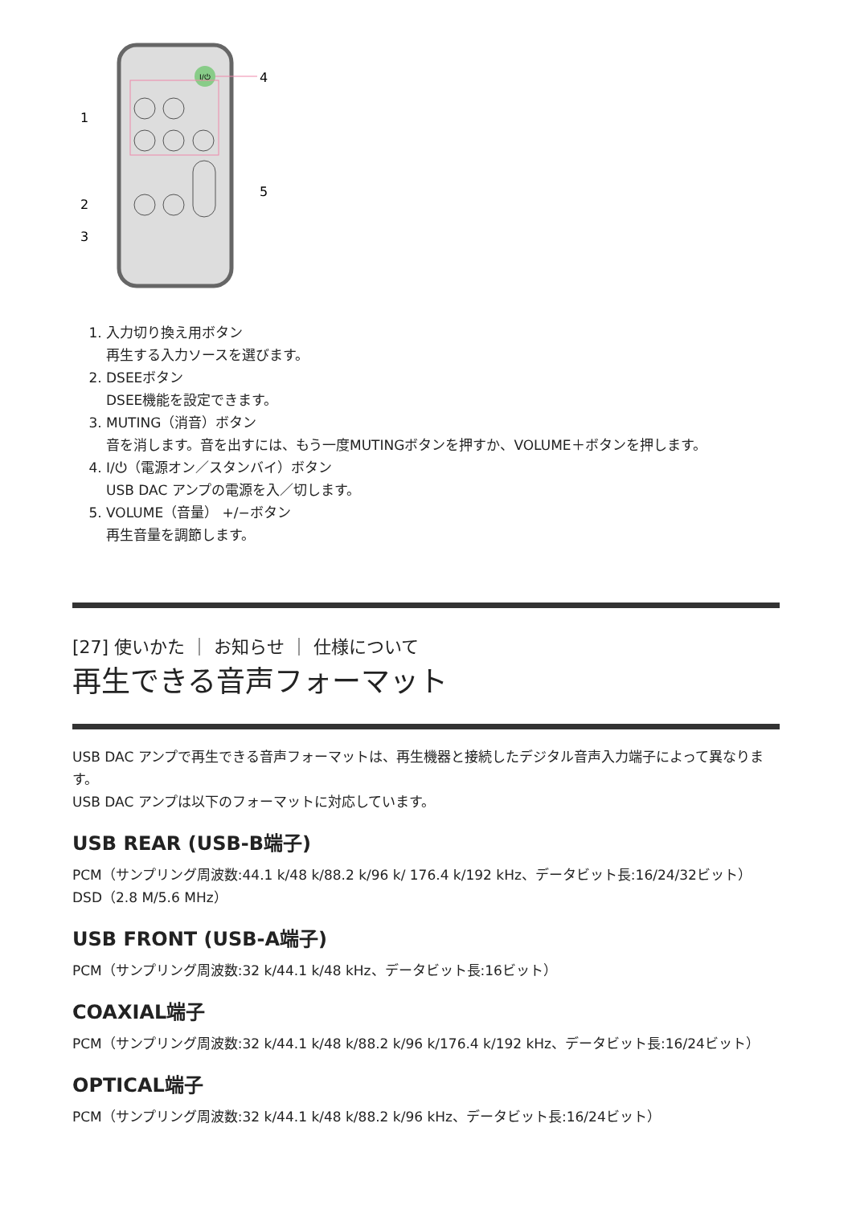I/⏻
4
1
2
3
5
1. 入力切り換え用ボタン
再生する入力ソースを選びます。
2. DSEEボタン
DSEE機能を設定できます。
3. MUTING（消音）ボタン
音を消します。音を出すには、もう一度MUTINGボタンを押すか、VOLUME＋ボタンを押します。
4. I/⏻（電源オン／スタンバイ）ボタン
USB DAC アンプの電源を入／切します。
5. VOLUME（音量） +/−ボタン
再生音量を調節します。
[27] 使いかた ｜ お知らせ ｜ 仕様について
再生できる音声フォーマット
USB DAC アンプで再生できる音声フォーマットは、再生機器と接続したデジタル音声入力端子によって異なります。
USB DAC アンプは以下のフォーマットに対応しています。
USB REAR (USB-B端子)
PCM（サンプリング周波数:44.1 k/48 k/88.2 k/96 k/ 176.4 k/192 kHz、データビット長:16/24/32ビット）
DSD（2.8 M/5.6 MHz）
USB FRONT (USB-A端子)
PCM（サンプリング周波数:32 k/44.1 k/48 kHz、データビット長:16ビット）
COAXIAL端子
PCM（サンプリング周波数:32 k/44.1 k/48 k/88.2 k/96 k/176.4 k/192 kHz、データビット長:16/24ビット）
OPTICAL端子
PCM（サンプリング周波数:32 k/44.1 k/48 k/88.2 k/96 kHz、データビット長:16/24ビット）